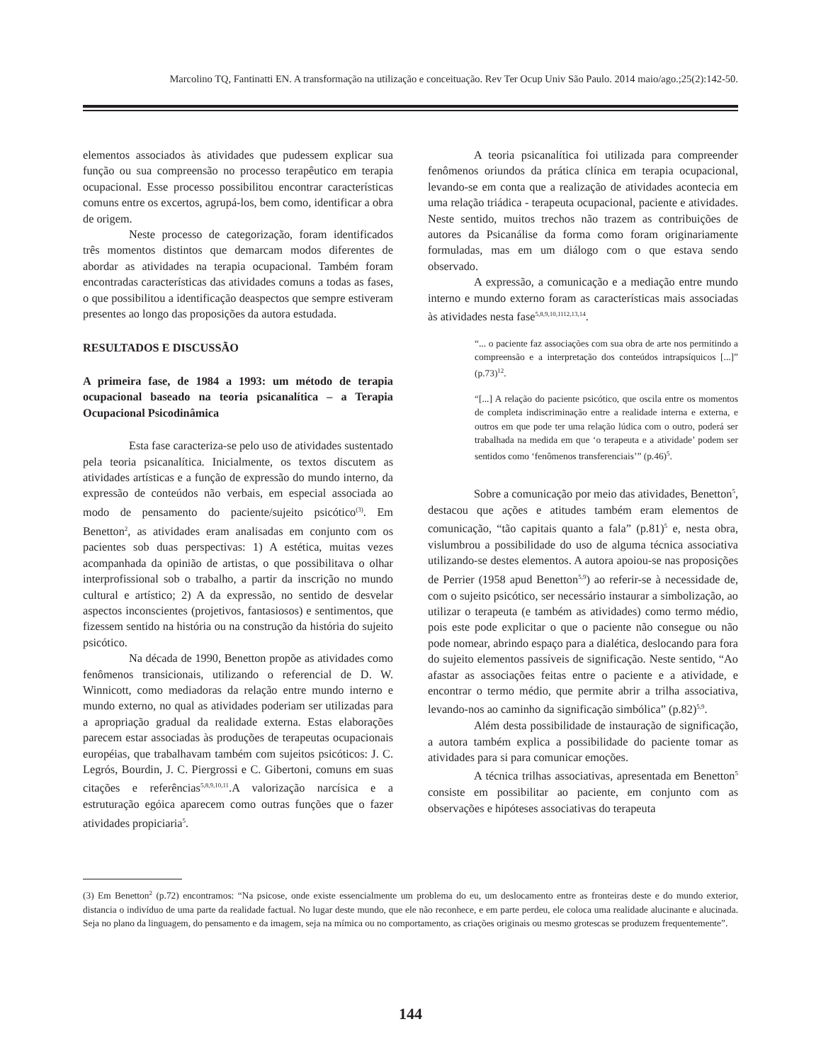Marcolino TQ, Fantinatti EN. A transformação na utilização e conceituação. Rev Ter Ocup Univ São Paulo. 2014 maio/ago.;25(2):142-50.
elementos associados às atividades que pudessem explicar sua função ou sua compreensão no processo terapêutico em terapia ocupacional. Esse processo possibilitou encontrar características comuns entre os excertos, agrupá-los, bem como, identificar a obra de origem.
Neste processo de categorização, foram identificados três momentos distintos que demarcam modos diferentes de abordar as atividades na terapia ocupacional. Também foram encontradas características das atividades comuns a todas as fases, o que possibilitou a identificação deaspectos que sempre estiveram presentes ao longo das proposições da autora estudada.
RESULTADOS E DISCUSSÃO
A primeira fase, de 1984 a 1993: um método de terapia ocupacional baseado na teoria psicanalítica – a Terapia Ocupacional Psicodinâmica
Esta fase caracteriza-se pelo uso de atividades sustentado pela teoria psicanalítica. Inicialmente, os textos discutem as atividades artísticas e a função de expressão do mundo interno, da expressão de conteúdos não verbais, em especial associada ao modo de pensamento do paciente/sujeito psicótico<sup>(3)</sup>. Em Benetton<sup>2</sup>, as atividades eram analisadas em conjunto com os pacientes sob duas perspectivas: 1) A estética, muitas vezes acompanhada da opinião de artistas, o que possibilitava o olhar interprofissional sob o trabalho, a partir da inscrição no mundo cultural e artístico; 2) A da expressão, no sentido de desvelar aspectos inconscientes (projetivos, fantasiosos) e sentimentos, que fizessem sentido na história ou na construção da história do sujeito psicótico.
Na década de 1990, Benetton propõe as atividades como fenômenos transicionais, utilizando o referencial de D. W. Winnicott, como mediadoras da relação entre mundo interno e mundo externo, no qual as atividades poderiam ser utilizadas para a apropriação gradual da realidade externa. Estas elaborações parecem estar associadas às produções de terapeutas ocupacionais européias, que trabalhavam também com sujeitos psicóticos: J. C. Legrós, Bourdin, J. C. Piergrossi e C. Gibertoni, comuns em suas citações e referências<sup>5,8,9,10,11</sup>.A valorização narcísica e a estruturação egóica aparecem como outras funções que o fazer atividades propiciaria<sup>5</sup>.
A teoria psicanalítica foi utilizada para compreender fenômenos oriundos da prática clínica em terapia ocupacional, levando-se em conta que a realização de atividades acontecia em uma relação triádica - terapeuta ocupacional, paciente e atividades. Neste sentido, muitos trechos não trazem as contribuições de autores da Psicanálise da forma como foram originariamente formuladas, mas em um diálogo com o que estava sendo observado.
A expressão, a comunicação e a mediação entre mundo interno e mundo externo foram as características mais associadas às atividades nesta fase<sup>5,8,9,10,1112,13,14</sup>.
“... o paciente faz associações com sua obra de arte nos permitindo a compreensão e a interpretação dos conteúdos intrapsíquicos [...]” (p.73)<sup>12</sup>.
“[...] A relação do paciente psicótico, que oscila entre os momentos de completa indiscriminação entre a realidade interna e externa, e outros em que pode ter uma relação lúdica com o outro, poderá ser trabalhada na medida em que ‘o terapeuta e a atividade’ podem ser sentidos como ‘fenômenos transferenciais’” (p.46)<sup>5</sup>.
Sobre a comunicação por meio das atividades, Benetton<sup>5</sup>, destacou que ações e atitudes também eram elementos de comunicação, “tão capitais quanto a fala” (p.81)<sup>5</sup> e, nesta obra, vislumbrou a possibilidade do uso de alguma técnica associativa utilizando-se destes elementos. A autora apoiou-se nas proposições de Perrier (1958 apud Benetton<sup>5,9</sup>) ao referir-se à necessidade de, com o sujeito psicótico, ser necessário instaurar a simbolização, ao utilizar o terapeuta (e também as atividades) como termo médio, pois este pode explicitar o que o paciente não consegue ou não pode nomear, abrindo espaço para a dialética, deslocando para fora do sujeito elementos passíveis de significação. Neste sentido, “Ao afastar as associações feitas entre o paciente e a atividade, e encontrar o termo médio, que permite abrir a trilha associativa, levando-nos ao caminho da significação simbólica” (p.82)<sup>5,9</sup>.
Além desta possibilidade de instauração de significação, a autora também explica a possibilidade do paciente tomar as atividades para si para comunicar emoções.
A técnica trilhas associativas, apresentada em Benetton<sup>5</sup> consiste em possibilitar ao paciente, em conjunto com as observações e hipóteses associativas do terapeuta
(3) Em Benetton<sup>2</sup> (p.72) encontramos: “Na psicose, onde existe essencialmente um problema do eu, um deslocamento entre as fronteiras deste e do mundo exterior, distancia o indivíduo de uma parte da realidade factual. No lugar deste mundo, que ele não reconhece, e em parte perdeu, ele coloca uma realidade alucinante e alucinada. Seja no plano da linguagem, do pensamento e da imagem, seja na mímica ou no comportamento, as criações originais ou mesmo grotescas se produzem frequentemente”.
144